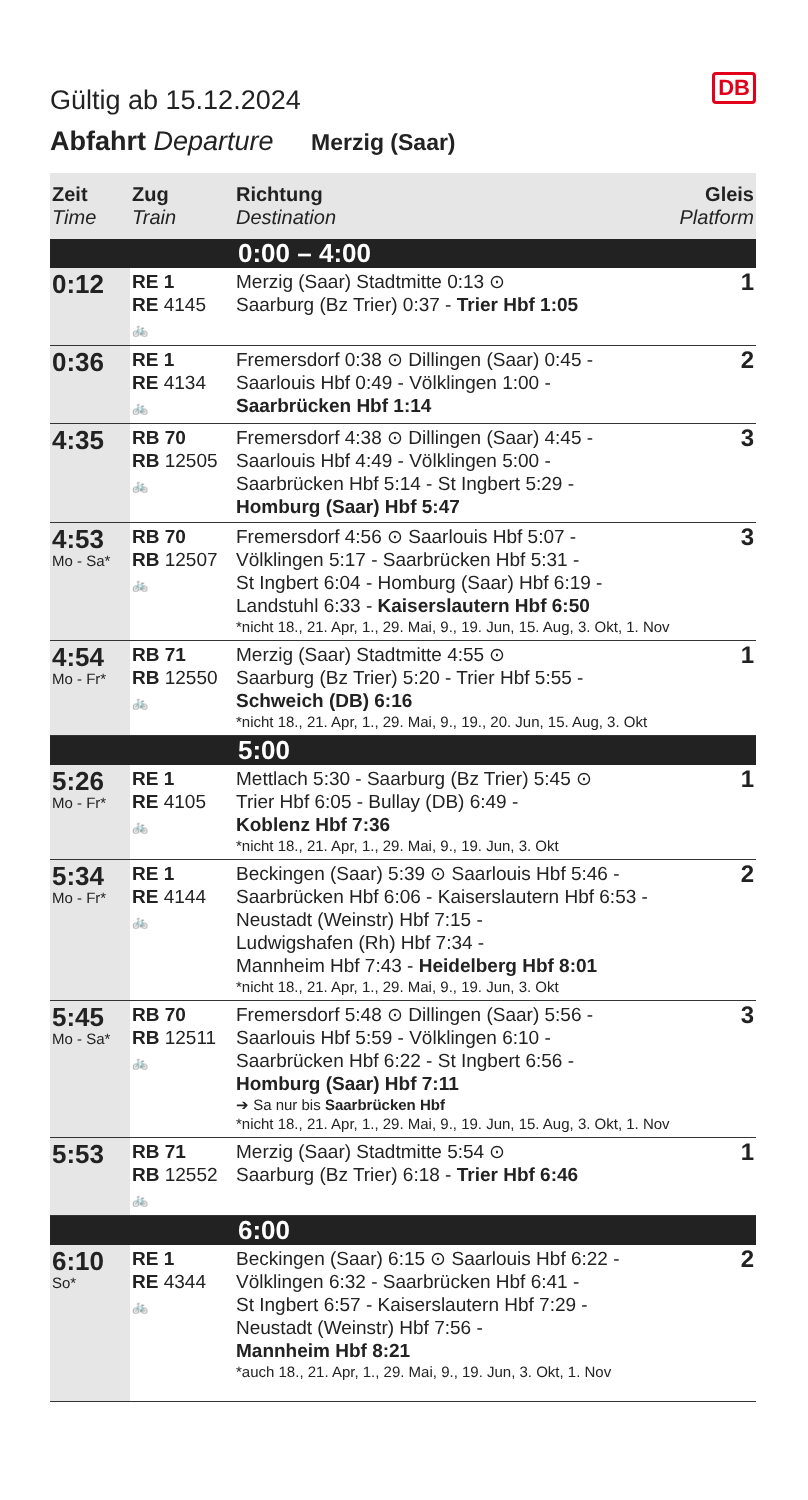DB
Gültig ab 15.12.2024
Abfahrt Departure Merzig (Saar)
| Zeit Time | Zug Train | Richtung Destination | Gleis Platform |
| --- | --- | --- | --- |
| 0:00 – 4:00 | | | |
| 0:12 | RE 1 RE 4145 🚲 | Merzig (Saar) Stadtmitte 0:13 ⊙ Saarburg (Bz Trier) 0:37 - Trier Hbf 1:05 | 1 |
| 0:36 | RE 1 RE 4134 🚲 | Fremersdorf 0:38 ⊙ Dillingen (Saar) 0:45 - Saarlouis Hbf 0:49 - Völklingen 1:00 - Saarbrücken Hbf 1:14 | 2 |
| 4:35 | RB 70 RB 12505 🚲 | Fremersdorf 4:38 ⊙ Dillingen (Saar) 4:45 - Saarlouis Hbf 4:49 - Völklingen 5:00 - Saarbrücken Hbf 5:14 - St Ingbert 5:29 - Homburg (Saar) Hbf 5:47 | 3 |
| 4:53 Mo - Sa* | RB 70 RB 12507 🚲 | Fremersdorf 4:56 ⊙ Saarlouis Hbf 5:07 - Völklingen 5:17 - Saarbrücken Hbf 5:31 - St Ingbert 6:04 - Homburg (Saar) Hbf 6:19 - Landstuhl 6:33 - Kaiserslautern Hbf 6:50 *nicht 18., 21. Apr, 1., 29. Mai, 9., 19. Jun, 15. Aug, 3. Okt, 1. Nov | 3 |
| 4:54 Mo - Fr* | RB 71 RB 12550 🚲 | Merzig (Saar) Stadtmitte 4:55 ⊙ Saarburg (Bz Trier) 5:20 - Trier Hbf 5:55 - Schweich (DB) 6:16 *nicht 18., 21. Apr, 1., 29. Mai, 9., 19., 20. Jun, 15. Aug, 3. Okt | 1 |
| 5:00 | | | |
| 5:26 Mo - Fr* | RE 1 RE 4105 🚲 | Mettlach 5:30 - Saarburg (Bz Trier) 5:45 ⊙ Trier Hbf 6:05 - Bullay (DB) 6:49 - Koblenz Hbf 7:36 *nicht 18., 21. Apr, 1., 29. Mai, 9., 19. Jun, 3. Okt | 1 |
| 5:34 Mo - Fr* | RE 1 RE 4144 🚲 | Beckingen (Saar) 5:39 ⊙ Saarlouis Hbf 5:46 - Saarbrücken Hbf 6:06 - Kaiserslautern Hbf 6:53 - Neustadt (Weinstr) Hbf 7:15 - Ludwigshafen (Rh) Hbf 7:34 - Mannheim Hbf 7:43 - Heidelberg Hbf 8:01 *nicht 18., 21. Apr, 1., 29. Mai, 9., 19. Jun, 3. Okt | 2 |
| 5:45 Mo - Sa* | RB 70 RB 12511 🚲 | Fremersdorf 5:48 ⊙ Dillingen (Saar) 5:56 - Saarlouis Hbf 5:59 - Völklingen 6:10 - Saarbrücken Hbf 6:22 - St Ingbert 6:56 - Homburg (Saar) Hbf 7:11 ➔ Sa nur bis Saarbrücken Hbf *nicht 18., 21. Apr, 1., 29. Mai, 9., 19. Jun, 15. Aug, 3. Okt, 1. Nov | 3 |
| 5:53 | RB 71 RB 12552 🚲 | Merzig (Saar) Stadtmitte 5:54 ⊙ Saarburg (Bz Trier) 6:18 - Trier Hbf 6:46 | 1 |
| 6:00 | | | |
| 6:10 So* | RE 1 RE 4344 🚲 | Beckingen (Saar) 6:15 ⊙ Saarlouis Hbf 6:22 - Völklingen 6:32 - Saarbrücken Hbf 6:41 - St Ingbert 6:57 - Kaiserslautern Hbf 7:29 - Neustadt (Weinstr) Hbf 7:56 - Mannheim Hbf 8:21 *auch 18., 21. Apr, 1., 29. Mai, 9., 19. Jun, 3. Okt, 1. Nov | 2 |